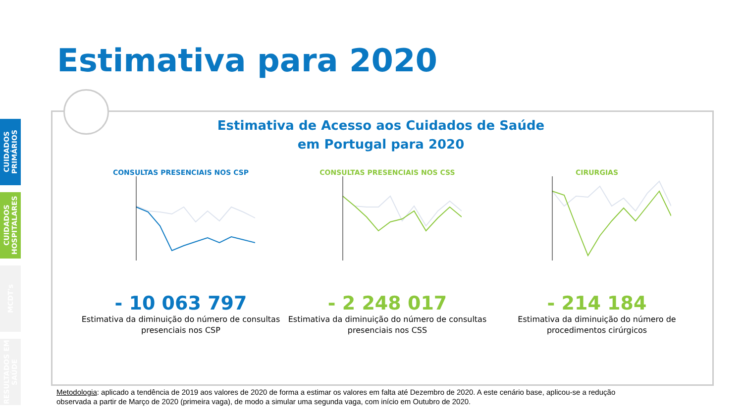Estimativa para 2020
CUIDADOS PRIMÁRIOS
CUIDADOS HOSPITALARES
MCDT's
RESULTADOS EM SAÚDE
Estimativa de Acesso aos Cuidados de Saúde
em Portugal para 2020
CONSULTAS PRESENCIAIS NOS CSP
- 10 063 797
Estimativa da diminuição do número de consultas presenciais nos CSP
CONSULTAS PRESENCIAIS NOS CSS
- 2 248 017
Estimativa da diminuição do número de consultas presenciais nos CSS
CIRURGIAS
- 214 184
Estimativa da diminuição do número de procedimentos cirúrgicos
Metodologia: aplicado a tendência de 2019 aos valores de 2020 de forma a estimar os valores em falta até Dezembro de 2020. A este cenário base, aplicou-se a redução
observada a partir de Março de 2020 (primeira vaga), de modo a simular uma segunda vaga, com início em Outubro de 2020.